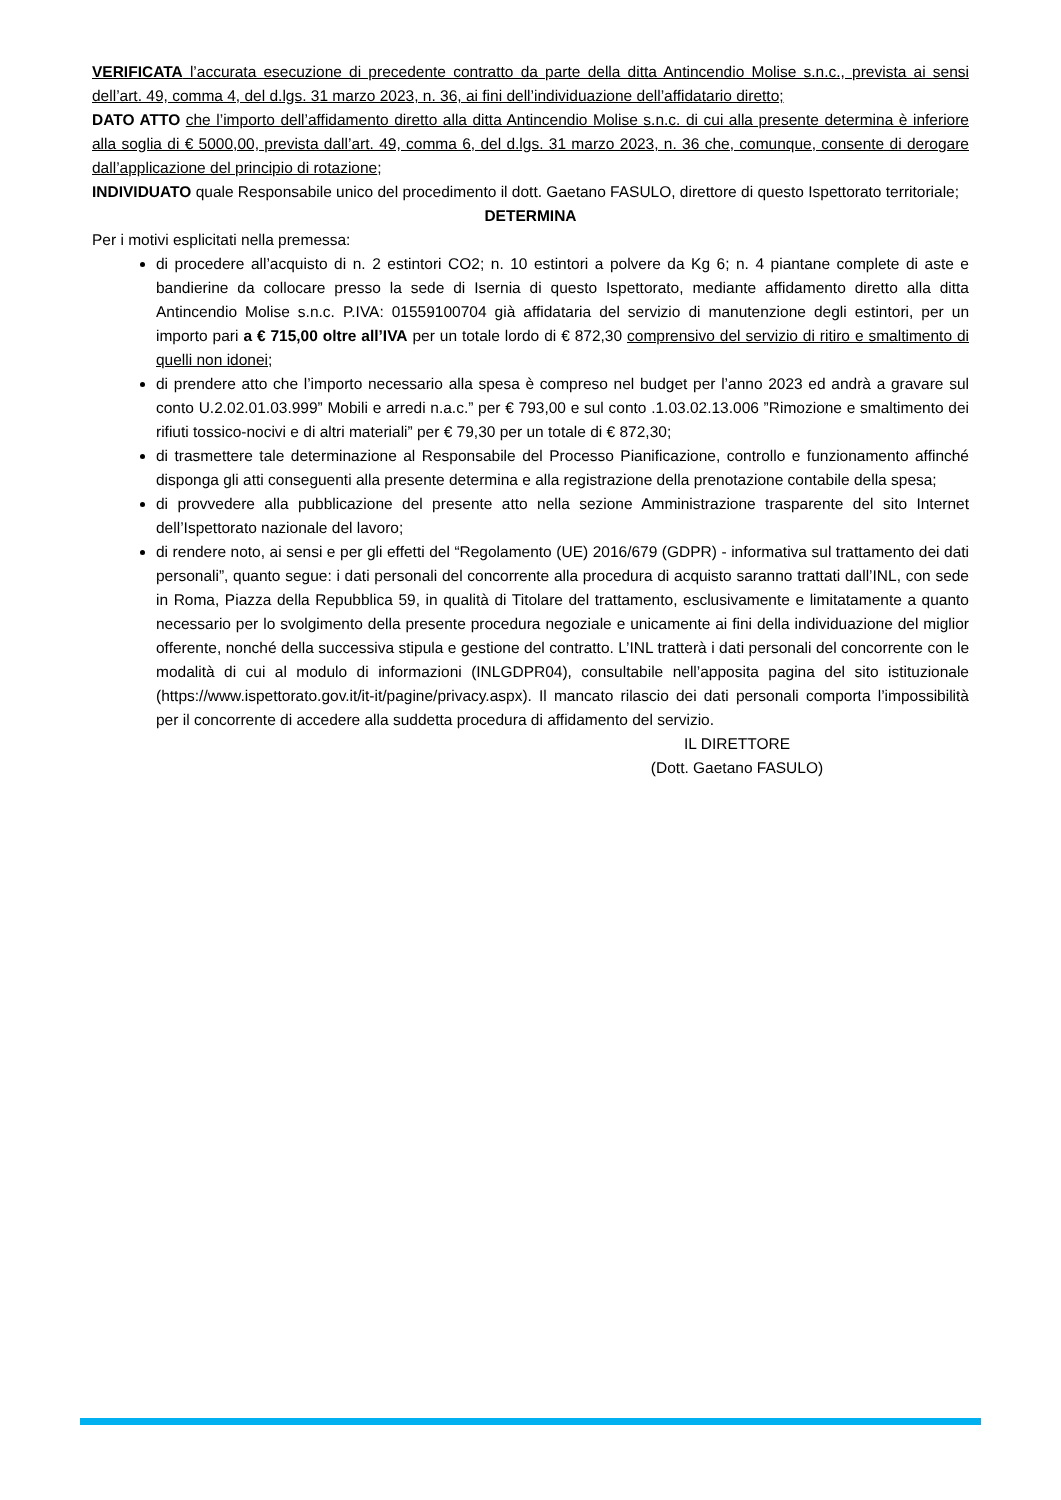VERIFICATA l’accurata esecuzione di precedente contratto da parte della ditta Antincendio Molise s.n.c., prevista ai sensi dell’art. 49, comma 4, del d.lgs. 31 marzo 2023, n. 36, ai fini dell’individuazione dell’affidatario diretto;
DATO ATTO che l’importo dell’affidamento diretto alla ditta Antincendio Molise s.n.c. di cui alla presente determina è inferiore alla soglia di € 5000,00, prevista dall’art. 49, comma 6, del d.lgs. 31 marzo 2023, n. 36 che, comunque, consente di derogare dall’applicazione del principio di rotazione;
INDIVIDUATO quale Responsabile unico del procedimento il dott. Gaetano FASULO, direttore di questo Ispettorato territoriale;
DETERMINA
Per i motivi esplicitati nella premessa:
di procedere all’acquisto di n. 2 estintori CO2; n. 10 estintori a polvere da Kg 6; n. 4 piantane complete di aste e bandierine da collocare presso la sede di Isernia di questo Ispettorato, mediante affidamento diretto alla ditta Antincendio Molise s.n.c. P.IVA: 01559100704 già affidataria del servizio di manutenzione degli estintori, per un importo pari a € 715,00 oltre all’IVA per un totale lordo di € 872,30 comprensivo del servizio di ritiro e smaltimento di quelli non idonei;
di prendere atto che l’importo necessario alla spesa è compreso nel budget per l’anno 2023 ed andrà a gravare sul conto U.2.02.01.03.999” Mobili e arredi n.a.c.” per € 793,00 e sul conto .1.03.02.13.006 ”Rimozione e smaltimento dei rifiuti tossico-nocivi e di altri materiali” per € 79,30 per un totale di € 872,30;
di trasmettere tale determinazione al Responsabile del Processo Pianificazione, controllo e funzionamento affinché disponga gli atti conseguenti alla presente determina e alla registrazione della prenotazione contabile della spesa;
di provvedere alla pubblicazione del presente atto nella sezione Amministrazione trasparente del sito Internet dell’Ispettorato nazionale del lavoro;
di rendere noto, ai sensi e per gli effetti del “Regolamento (UE) 2016/679 (GDPR) - informativa sul trattamento dei dati personali”, quanto segue: i dati personali del concorrente alla procedura di acquisto saranno trattati dall’INL, con sede in Roma, Piazza della Repubblica 59, in qualità di Titolare del trattamento, esclusivamente e limitatamente a quanto necessario per lo svolgimento della presente procedura negoziale e unicamente ai fini della individuazione del miglior offerente, nonché della successiva stipula e gestione del contratto. L’INL tratterà i dati personali del concorrente con le modalità di cui al modulo di informazioni (INLGDPR04), consultabile nell’apposita pagina del sito istituzionale (https://www.ispettorato.gov.it/it-it/pagine/privacy.aspx). Il mancato rilascio dei dati personali comporta l’impossibilità per il concorrente di accedere alla suddetta procedura di affidamento del servizio.
IL DIRETTORE
(Dott. Gaetano FASULO)